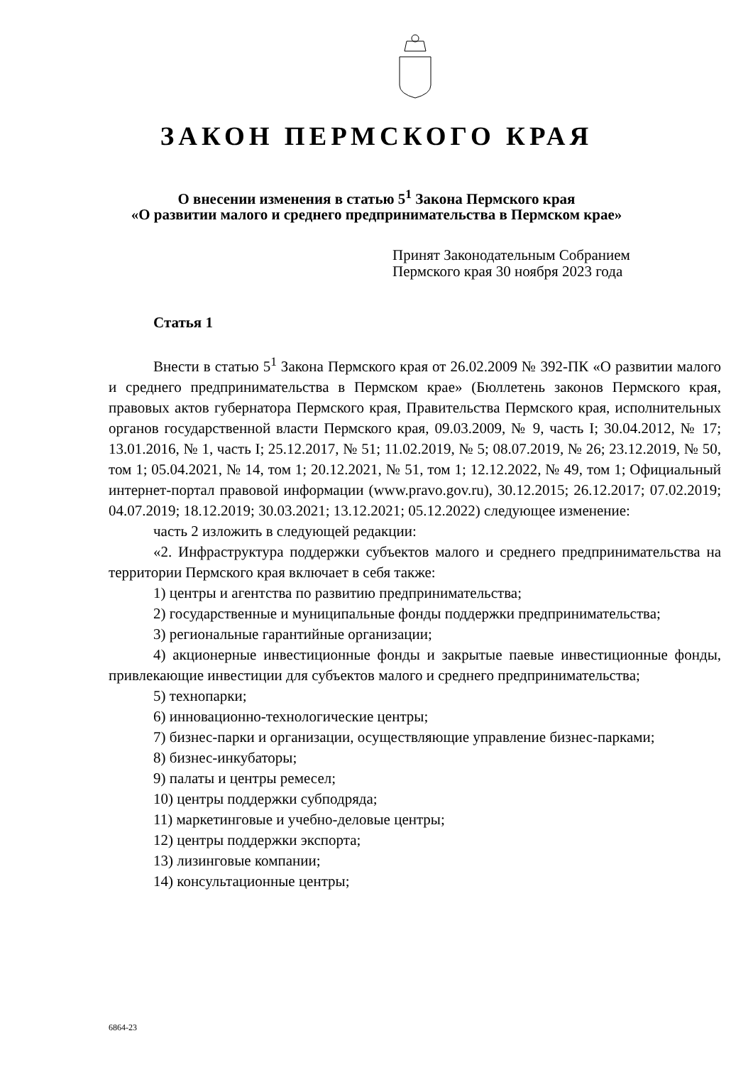ЗАКОН ПЕРМСКОГО КРАЯ
О внесении изменения в статью 5<sup>1</sup> Закона Пермского края
«О развитии малого и среднего предпринимательства в Пермском крае»
Принят Законодательным Собранием
Пермского края 30 ноября 2023 года
Статья 1
Внести в статью 5<sup>1</sup> Закона Пермского края от 26.02.2009 № 392-ПК «О развитии малого и среднего предпринимательства в Пермском крае» (Бюллетень законов Пермского края, правовых актов губернатора Пермского края, Правительства Пермского края, исполнительных органов государственной власти Пермского края, 09.03.2009, № 9, часть I; 30.04.2012, № 17; 13.01.2016, № 1, часть I; 25.12.2017, № 51; 11.02.2019, № 5; 08.07.2019, № 26; 23.12.2019, № 50, том 1; 05.04.2021, № 14, том 1; 20.12.2021, № 51, том 1; 12.12.2022, № 49, том 1; Официальный интернет-портал правовой информации (www.pravo.gov.ru), 30.12.2015; 26.12.2017; 07.02.2019; 04.07.2019; 18.12.2019; 30.03.2021; 13.12.2021; 05.12.2022) следующее изменение:
часть 2 изложить в следующей редакции:
«2. Инфраструктура поддержки субъектов малого и среднего предпринимательства на территории Пермского края включает в себя также:
1) центры и агентства по развитию предпринимательства;
2) государственные и муниципальные фонды поддержки предпринимательства;
3) региональные гарантийные организации;
4) акционерные инвестиционные фонды и закрытые паевые инвестиционные фонды, привлекающие инвестиции для субъектов малого и среднего предпринимательства;
5) технопарки;
6) инновационно-технологические центры;
7) бизнес-парки и организации, осуществляющие управление бизнес-парками;
8) бизнес-инкубаторы;
9) палаты и центры ремесел;
10) центры поддержки субподряда;
11) маркетинговые и учебно-деловые центры;
12) центры поддержки экспорта;
13) лизинговые компании;
14) консультационные центры;
6864-23